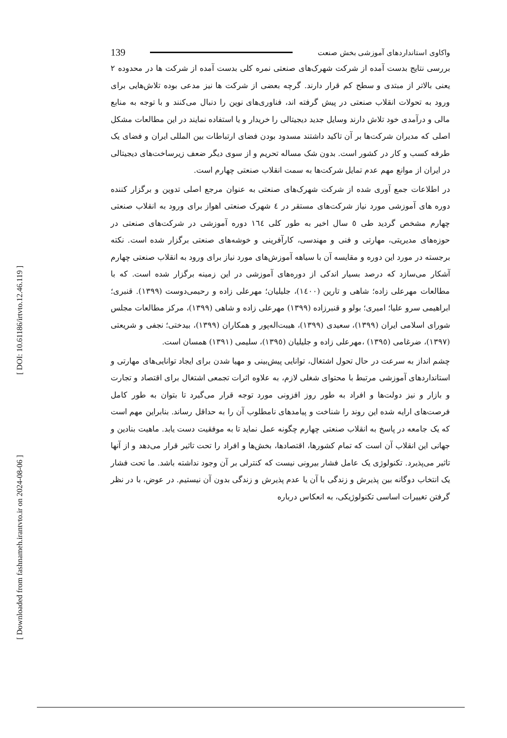[ DOI: 10.61186/irtvto.12.46.119 ]
[ Downloaded from fashnameh.irantvto.ir on 2024-08-06 ]
واکاوی استانداردهای آموزشی بخش صنعت 139
بررسی نتایج بدست آمده از شرکت شهرک‌های صنعتی نمره کلی بدست آمده از شرکت ها در محدوده ۲ یعنی بالاتر از مبتدی و سطح کم قرار دارند. گرچه بعضی از شرکت ها نیز مدعی بوده تلاش‌هایی برای ورود به تحولات انقلاب صنعتی در پیش گرفته اند، فناوری‌های نوین را دنبال می‌کنند و با توجه به منابع مالی و درآمدی خود تلاش دارند وسایل جدید دیجیتالی را خریدار و یا استفاده نمایند در این مطالعات مشکل اصلی که مدیران شرکت‌ها بر آن تاکید داشتند مسدود بودن فضای ارتباطات بین المللی ایران و فضای یک طرفه کسب و کار در کشور است. بدون شک مساله تحریم و از سوی دیگر ضعف زیرساخت‌های دیجیتالی در ایران از موانع مهم عدم تمایل شرکت‌ها به سمت انقلاب صنعتی چهارم است.
در اطلاعات جمع آوری شده از شرکت شهرک‌های صنعتی به عنوان مرجع اصلی تدوین و برگزار کننده دوره های آموزشی مورد نیاز شرکت‌های مستقر در ٤ شهرک صنعتی اهواز برای ورود به انقلاب صنعتی چهارم مشخص گردید طی ٥ سال اخیر به طور کلی ١٦٤ دوره آموزشی در شرکت‌های صنعتی در حوزه‌های مدیریتی، مهارتی و فنی و مهندسی، کارآفرینی و خوشه‌های صنعتی برگزار شده است. نکته برجسته در مورد این دوره و مقایسه آن با سیاهه آموزش‌های مورد نیاز برای ورود به انقلاب صنعتی چهارم آشکار می‌سازد که درصد بسیار اندکی از دوره‌های آموزشی در این زمینه برگزار شده است. که با مطالعات مهرعلی زاده؛ شاهی و تارین (١٤٠٠)، جلیلیان؛ مهرعلی زاده و رحیمی‌دوست (١٣٩٩). قنبری؛ ابراهیمی سرو علیا؛ امیری؛ بولو و قنبرزاده (١٣٩٩) مهرعلی زاده و شاهی (١٣٩٩)، مرکز مطالعات مجلس شورای اسلامی ایران (١٣٩٩)، سعیدی (١٣٩٩)، هیبت‌اله‌پور و همکاران (١٣٩٩)، بیدختی؛ نجفی و شریعتی (١٣٩٧)، ضرغامی (١٣٩٥) ،مهرعلی زاده و جلیلیان (١٣٩٥)، سلیمی (١٣٩١) همسان است.
چشم انداز به سرعت در حال تحول اشتغال، توانایی پیش‌بینی و مهیا شدن برای ایجاد توانایی‌های مهارتی و استانداردهای آموزشی مرتبط با محتوای شغلی لازم، به علاوه اثرات تجمعی اشتغال برای اقتصاد و تجارت و بازار و نیز دولت‌ها و افراد به طور روز افزونی مورد توجه قرار می‌گیرد تا بتوان به طور کامل فرصت‌های ارایه شده این روند را شناخت و پیامدهای نامطلوب آن را به حداقل رساند. بنابراین مهم است که یک جامعه در پاسخ به انقلاب صنعتی چهارم چگونه عمل نماید تا به موفقیت دست یابد. ماهیت بنادین و جهانی این انقلاب آن است که تمام کشورها، اقتصادها، بخش‌ها و افراد را تحت تاثیر قرار می‌دهد و از آنها تاثیر می‌پذیرد. تکنولوژی یک عامل فشار بیرونی نیست که کنترلی بر آن وجود نداشته باشد. ما تحت فشار یک انتخاب دوگانه بین پذیرش و زندگی با آن یا عدم پذیرش و زندگی بدون آن نیستیم. در عوض، با در نظر گرفتن تغییرات اساسی تکنولوژیکی، به انعکاس درباره